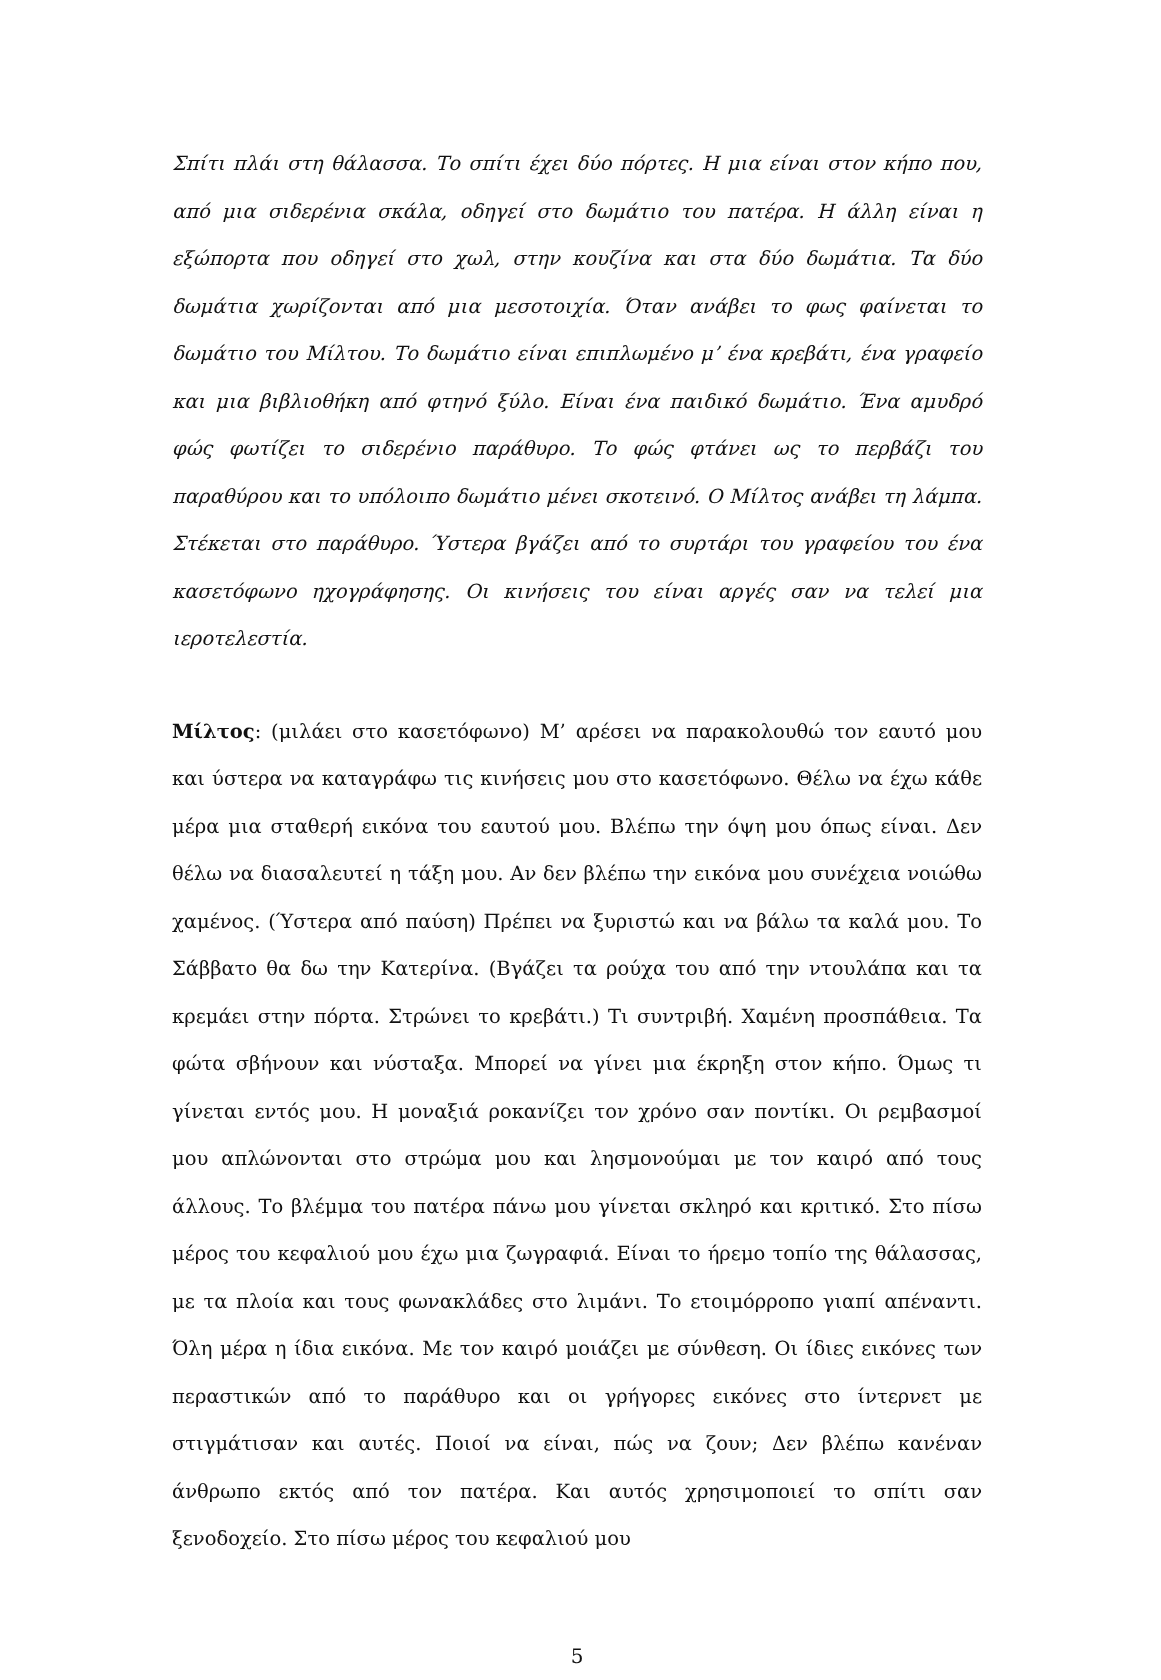Σπίτι πλάι στη θάλασσα. Το σπίτι έχει δύο πόρτες. Η μια είναι στον κήπο που, από μια σιδερένια σκάλα, οδηγεί στο δωμάτιο του πατέρα. Η άλλη είναι η εξώπορτα που οδηγεί στο χωλ, στην κουζίνα και στα δύο δωμάτια. Τα δύο δωμάτια χωρίζονται από μια μεσοτοιχία. Όταν ανάβει το φως φαίνεται το δωμάτιο του Μίλτου. Το δωμάτιο είναι επιπλωμένο μ’ ένα κρεβάτι, ένα γραφείο και μια βιβλιοθήκη από φτηνό ξύλο. Είναι ένα παιδικό δωμάτιο. Ένα αμυδρό φώς φωτίζει το σιδερένιο παράθυρο. Το φώς φτάνει ως το περβάζι του παραθύρου και το υπόλοιπο δωμάτιο μένει σκοτεινό. Ο Μίλτος ανάβει τη λάμπα. Στέκεται στο παράθυρο. Ύστερα βγάζει από το συρτάρι του γραφείου του ένα κασετόφωνο ηχογράφησης. Οι κινήσεις του είναι αργές σαν να τελεί μια ιεροτελεστία.
Μίλτος: (μιλάει στο κασετόφωνο) Μ’ αρέσει να παρακολουθώ τον εαυτό μου και ύστερα να καταγράφω τις κινήσεις μου στο κασετόφωνο. Θέλω να έχω κάθε μέρα μια σταθερή εικόνα του εαυτού μου. Βλέπω την όψη μου όπως είναι. Δεν θέλω να διασαλευτεί η τάξη μου. Αν δεν βλέπω την εικόνα μου συνέχεια νοιώθω χαμένος. (Ύστερα από παύση) Πρέπει να ξυριστώ και να βάλω τα καλά μου. Το Σάββατο θα δω την Κατερίνα. (Βγάζει τα ρούχα του από την ντουλάπα και τα κρεμάει στην πόρτα. Στρώνει το κρεβάτι.) Τι συντριβή. Χαμένη προσπάθεια. Τα φώτα σβήνουν και νύσταξα. Μπορεί να γίνει μια έκρηξη στον κήπο. Όμως τι γίνεται εντός μου. Η μοναξιά ροκανίζει τον χρόνο σαν ποντίκι. Οι ρεμβασμοί μου απλώνονται στο στρώμα μου και λησμονούμαι με τον καιρό από τους άλλους. Το βλέμμα του πατέρα πάνω μου γίνεται σκληρό και κριτικό. Στο πίσω μέρος του κεφαλιού μου έχω μια ζωγραφιά. Είναι το ήρεμο τοπίο της θάλασσας, με τα πλοία και τους φωνακλάδες στο λιμάνι. Το ετοιμόρροπο γιαπί απέναντι. Όλη μέρα η ίδια εικόνα. Με τον καιρό μοιάζει με σύνθεση. Οι ίδιες εικόνες των περαστικών από το παράθυρο και οι γρήγορες εικόνες στο ίντερνετ με στιγμάτισαν και αυτές. Ποιοί να είναι, πώς να ζουν; Δεν βλέπω κανέναν άνθρωπο εκτός από τον πατέρα. Και αυτός χρησιμοποιεί το σπίτι σαν ξενοδοχείο. Στο πίσω μέρος του κεφαλιού μου
5